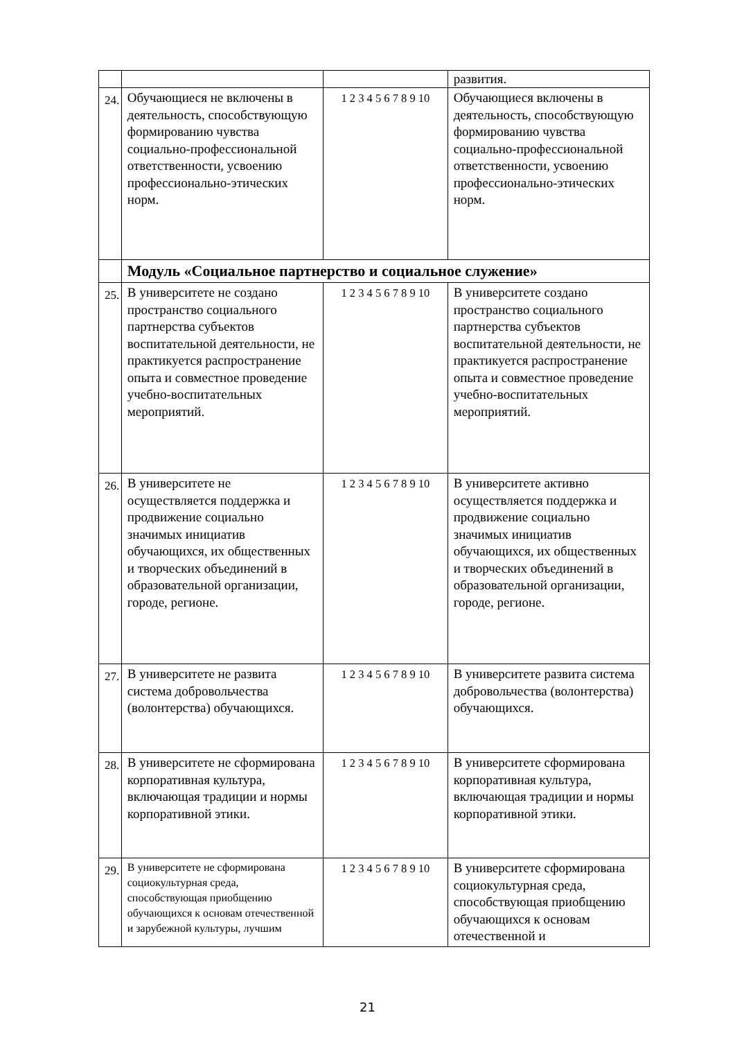| | | | развития. |
| 24. | Обучающиеся не включены в деятельность, способствующую формированию чувства социально-профессиональной ответственности, усвоению профессионально-этических норм. | 1 2 3 4 5 6 7 8 9 10 | Обучающиеся включены в деятельность, способствующую формированию чувства социально-профессиональной ответственности, усвоению профессионально-этических норм. |
| | Модуль «Социальное партнерство и социальное служение» | | |
| 25. | В университете не создано пространство социального партнерства субъектов воспитательной деятельности, не практикуется распространение опыта и совместное проведение учебно-воспитательных мероприятий. | 1 2 3 4 5 6 7 8 9 10 | В университете создано пространство социального партнерства субъектов воспитательной деятельности, не практикуется распространение опыта и совместное проведение учебно-воспитательных мероприятий. |
| 26. | В университете не осуществляется поддержка и продвижение социально значимых инициатив обучающихся, их общественных и творческих объединений в образовательной организации, городе, регионе. | 1 2 3 4 5 6 7 8 9 10 | В университете активно осуществляется поддержка и продвижение социально значимых инициатив обучающихся, их общественных и творческих объединений в образовательной организации, городе, регионе. |
| 27. | В университете не развита система добровольчества (волонтерства) обучающихся. | 1 2 3 4 5 6 7 8 9 10 | В университете развита система добровольчества (волонтерства) обучающихся. |
| 28. | В университете не сформирована корпоративная культура, включающая традиции и нормы корпоративной этики. | 1 2 3 4 5 6 7 8 9 10 | В университете сформирована корпоративная культура, включающая традиции и нормы корпоративной этики. |
| 29. | В университете не сформирована социокультурная среда, способствующая приобщению обучающихся к основам отечественной и зарубежной культуры, лучшим | 1 2 3 4 5 6 7 8 9 10 | В университете сформирована социокультурная среда, способствующая приобщению обучающихся к основам отечественной и |
21